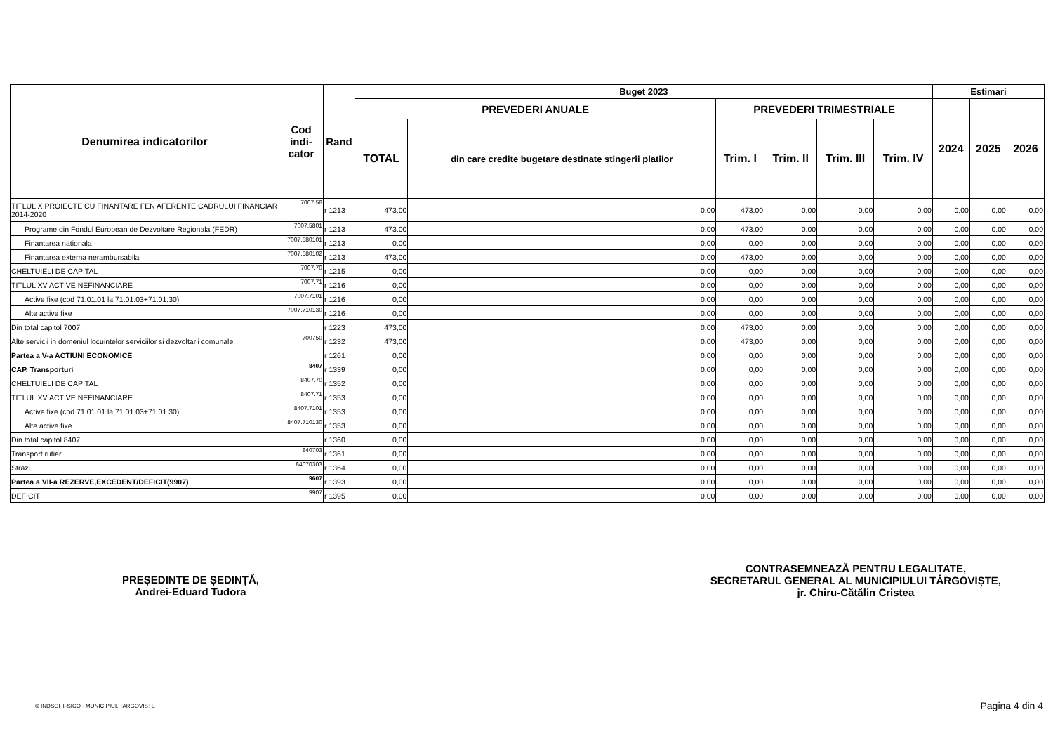| Denumirea indicatorilor | Cod indi- cator | Rand | Buget 2023 | | | | | | Estimari | | |
| --- | --- | --- | --- | --- | --- | --- | --- | --- | --- | --- | --- |
| | | | PREVEDERI ANUALE | | PREVEDERI TRIMESTRIALE | | | | 2024 | 2025 | 2026 |
| | | | TOTAL | din care credite bugetare destinate stingerii platilor | Trim. I | Trim. II | Trim. III | Trim. IV | | | |
| TITLUL X PROIECTE CU FINANTARE FEN AFERENTE CADRULUI FINANCIAR 2014-2020 | 7007.58 | r 1213 | 473,00 | 0,00 | 473,00 | 0,00 | 0,00 | 0,00 | 0,00 | 0,00 | 0,00 |
| Programe din Fondul European de Dezvoltare Regionala (FEDR) | 7007.5801 | r 1213 | 473,00 | 0,00 | 473,00 | 0,00 | 0,00 | 0,00 | 0,00 | 0,00 | 0,00 |
| Finantarea nationala | 7007.580101 | r 1213 | 0,00 | 0,00 | 0,00 | 0,00 | 0,00 | 0,00 | 0,00 | 0,00 | 0,00 |
| Finantarea externa nerambursabila | 7007.580102 | r 1213 | 473,00 | 0,00 | 473,00 | 0,00 | 0,00 | 0,00 | 0,00 | 0,00 | 0,00 |
| CHELTUIELI DE CAPITAL | 7007.70 | r 1215 | 0,00 | 0,00 | 0,00 | 0,00 | 0,00 | 0,00 | 0,00 | 0,00 | 0,00 |
| TITLUL XV ACTIVE NEFINANCIARE | 7007.71 | r 1216 | 0,00 | 0,00 | 0,00 | 0,00 | 0,00 | 0,00 | 0,00 | 0,00 | 0,00 |
| Active fixe (cod 71.01.01 la 71.01.03+71.01.30) | 7007.7101 | r 1216 | 0,00 | 0,00 | 0,00 | 0,00 | 0,00 | 0,00 | 0,00 | 0,00 | 0,00 |
| Alte active fixe | 7007.710130 | r 1216 | 0,00 | 0,00 | 0,00 | 0,00 | 0,00 | 0,00 | 0,00 | 0,00 | 0,00 |
| Din total capitol 7007: | | r 1223 | 473,00 | 0,00 | 473,00 | 0,00 | 0,00 | 0,00 | 0,00 | 0,00 | 0,00 |
| Alte servicii in domeniul locuintelor serviciilor si dezvoltarii comunale | 700750 | r 1232 | 473,00 | 0,00 | 473,00 | 0,00 | 0,00 | 0,00 | 0,00 | 0,00 | 0,00 |
| Partea a V-a ACTIUNI ECONOMICE | | r 1261 | 0,00 | 0,00 | 0,00 | 0,00 | 0,00 | 0,00 | 0,00 | 0,00 | 0,00 |
| CAP. Transporturi | 8407 | r 1339 | 0,00 | 0,00 | 0,00 | 0,00 | 0,00 | 0,00 | 0,00 | 0,00 | 0,00 |
| CHELTUIELI DE CAPITAL | 8407.70 | r 1352 | 0,00 | 0,00 | 0,00 | 0,00 | 0,00 | 0,00 | 0,00 | 0,00 | 0,00 |
| TITLUL XV ACTIVE NEFINANCIARE | 8407.71 | r 1353 | 0,00 | 0,00 | 0,00 | 0,00 | 0,00 | 0,00 | 0,00 | 0,00 | 0,00 |
| Active fixe (cod 71.01.01 la 71.01.03+71.01.30) | 8407.7101 | r 1353 | 0,00 | 0,00 | 0,00 | 0,00 | 0,00 | 0,00 | 0,00 | 0,00 | 0,00 |
| Alte active fixe | 8407.710130 | r 1353 | 0,00 | 0,00 | 0,00 | 0,00 | 0,00 | 0,00 | 0,00 | 0,00 | 0,00 |
| Din total capitol 8407: | | r 1360 | 0,00 | 0,00 | 0,00 | 0,00 | 0,00 | 0,00 | 0,00 | 0,00 | 0,00 |
| Transport rutier | 840703 | r 1361 | 0,00 | 0,00 | 0,00 | 0,00 | 0,00 | 0,00 | 0,00 | 0,00 | 0,00 |
| Strazi | 84070303 | r 1364 | 0,00 | 0,00 | 0,00 | 0,00 | 0,00 | 0,00 | 0,00 | 0,00 | 0,00 |
| Partea a VII-a REZERVE,EXCEDENT/DEFICIT(9907) | 9607 | r 1393 | 0,00 | 0,00 | 0,00 | 0,00 | 0,00 | 0,00 | 0,00 | 0,00 | 0,00 |
| DEFICIT | 9907 | r 1395 | 0,00 | 0,00 | 0,00 | 0,00 | 0,00 | 0,00 | 0,00 | 0,00 | 0,00 |
PREȘEDINTE DE ȘEDINȚĂ,
Andrei-Eduard Tudora
CONTRASEMNEAZĂ PENTRU LEGALITATE,
SECRETARUL GENERAL AL MUNICIPIULUI TÂRGOVIȘTE,
jr. Chiru-Cătălin Cristea
© INDSOFT-SICO - MUNICIPIUL TARGOVISTE Pagina 4 din 4